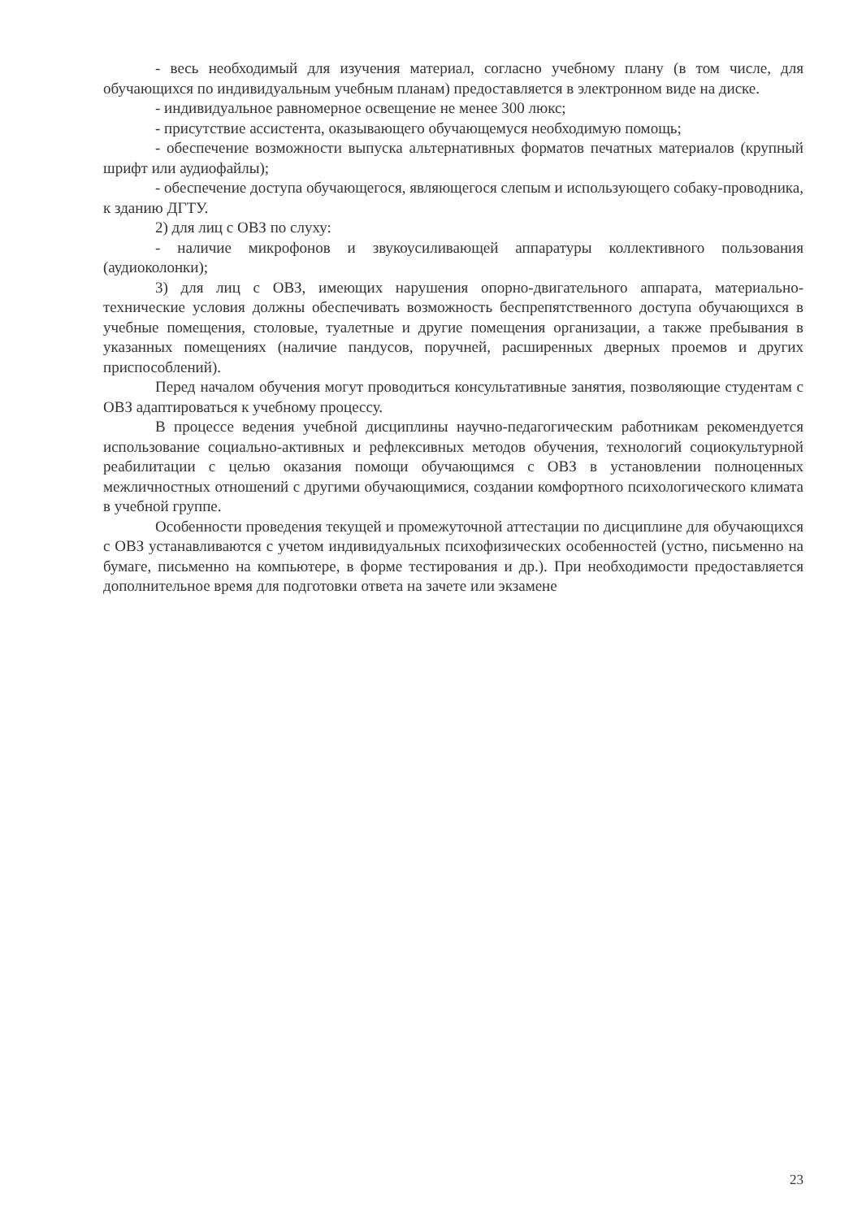- весь необходимый для изучения материал, согласно учебному плану (в том числе, для обучающихся по индивидуальным учебным планам) предоставляется в электронном виде на диске.
- индивидуальное равномерное освещение не менее 300 люкс;
- присутствие ассистента, оказывающего обучающемуся необходимую помощь;
- обеспечение возможности выпуска альтернативных форматов печатных материалов (крупный шрифт или аудиофайлы);
- обеспечение доступа обучающегося, являющегося слепым и использующего собаку-проводника, к зданию ДГТУ.
2) для лиц с ОВЗ по слуху:
- наличие микрофонов и звукоусиливающей аппаратуры коллективного пользования (аудиоколонки);
3) для лиц с ОВЗ, имеющих нарушения опорно-двигательного аппарата, материально-технические условия должны обеспечивать возможность беспрепятственного доступа обучающихся в учебные помещения, столовые, туалетные и другие помещения организации, а также пребывания в указанных помещениях (наличие пандусов, поручней, расширенных дверных проемов и других приспособлений).
Перед началом обучения могут проводиться консультативные занятия, позволяющие студентам с ОВЗ адаптироваться к учебному процессу.
В процессе ведения учебной дисциплины научно-педагогическим работникам рекомендуется использование социально-активных и рефлексивных методов обучения, технологий социокультурной реабилитации с целью оказания помощи обучающимся с ОВЗ в установлении полноценных межличностных отношений с другими обучающимися, создании комфортного психологического климата в учебной группе.
Особенности проведения текущей и промежуточной аттестации по дисциплине для обучающихся с ОВЗ устанавливаются с учетом индивидуальных психофизических особенностей (устно, письменно на бумаге, письменно на компьютере, в форме тестирования и др.). При необходимости предоставляется дополнительное время для подготовки ответа на зачете или экзамене
23